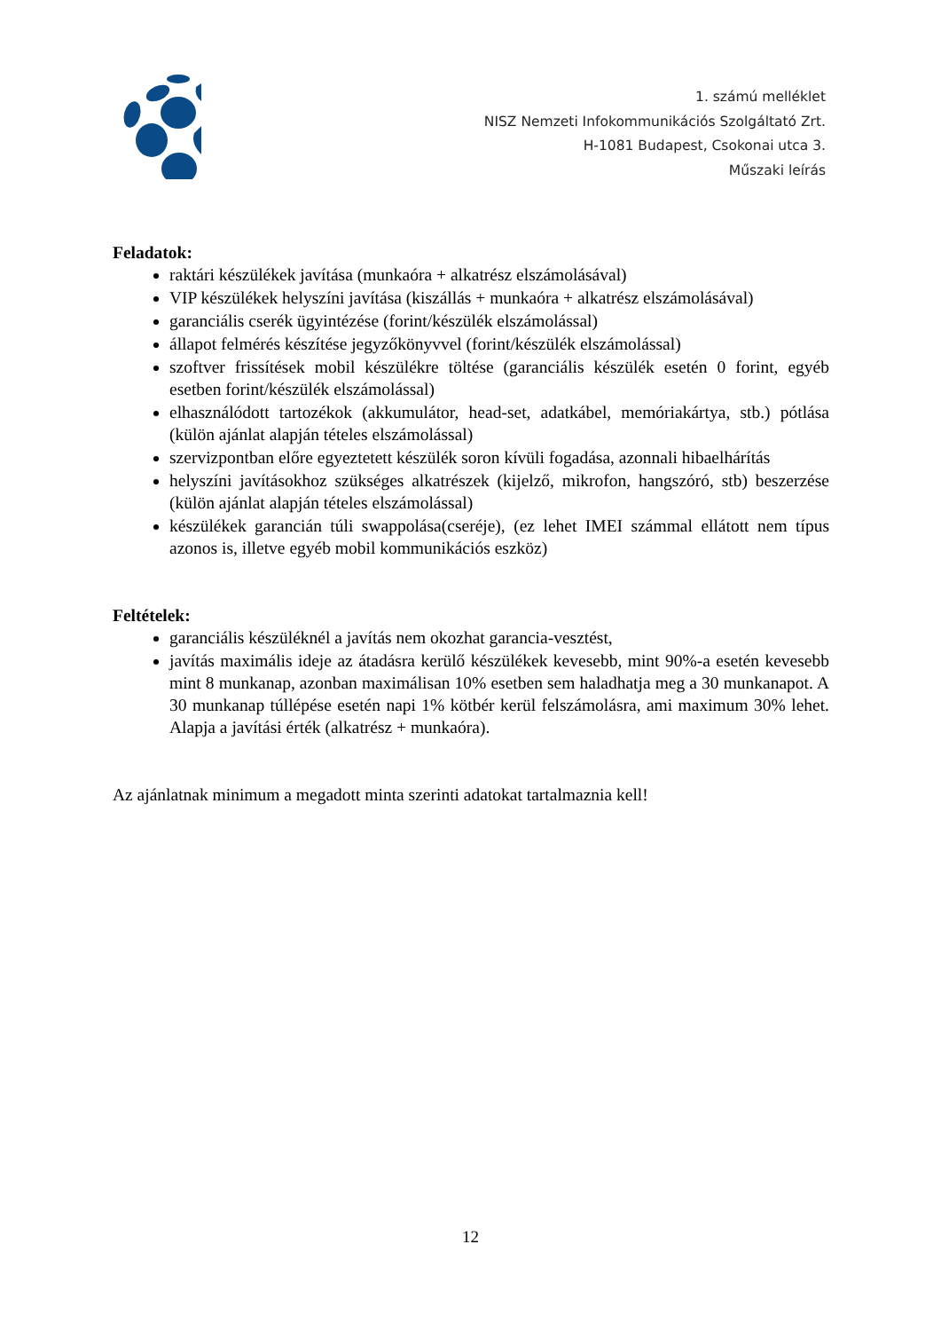1. számú melléklet
NISZ Nemzeti Infokommunikációs Szolgáltató Zrt.
H-1081 Budapest, Csokonai utca 3.
Műszaki leírás
Feladatok:
raktári készülékek javítása (munkaóra + alkatrész elszámolásával)
VIP készülékek helyszíni javítása (kiszállás + munkaóra + alkatrész elszámolásával)
garanciális cserék ügyintézése (forint/készülék elszámolással)
állapot felmérés készítése jegyzőkönyvvel (forint/készülék elszámolással)
szoftver frissítések mobil készülékre töltése (garanciális készülék esetén 0 forint, egyéb esetben forint/készülék elszámolással)
elhasználódott tartozékok (akkumulátor, head-set, adatkábel, memóriakártya, stb.) pótlása (külön ajánlat alapján tételes elszámolással)
szervizpontban előre egyeztetett készülék soron kívüli fogadása, azonnali hibaelhárítás
helyszíni javításokhoz szükséges alkatrészek (kijelző, mikrofon, hangszóró, stb) beszerzése (külön ajánlat alapján tételes elszámolással)
készülékek garancián túli swappolása(cseréje), (ez lehet IMEI számmal ellátott nem típus azonos is, illetve egyéb mobil kommunikációs eszköz)
Feltételek:
garanciális készüléknél a javítás nem okozhat garancia-vesztést,
javítás maximális ideje az átadásra kerülő készülékek kevesebb, mint 90%-a esetén kevesebb mint 8 munkanap, azonban maximálisan 10% esetben sem haladhatja meg a 30 munkanapot. A 30 munkanap túllépése esetén napi 1% kötbér kerül felszámolásra, ami maximum 30% lehet. Alapja a javítási érték (alkatrész + munkaóra).
Az ajánlatnak minimum a megadott minta szerinti adatokat tartalmaznia kell!
12